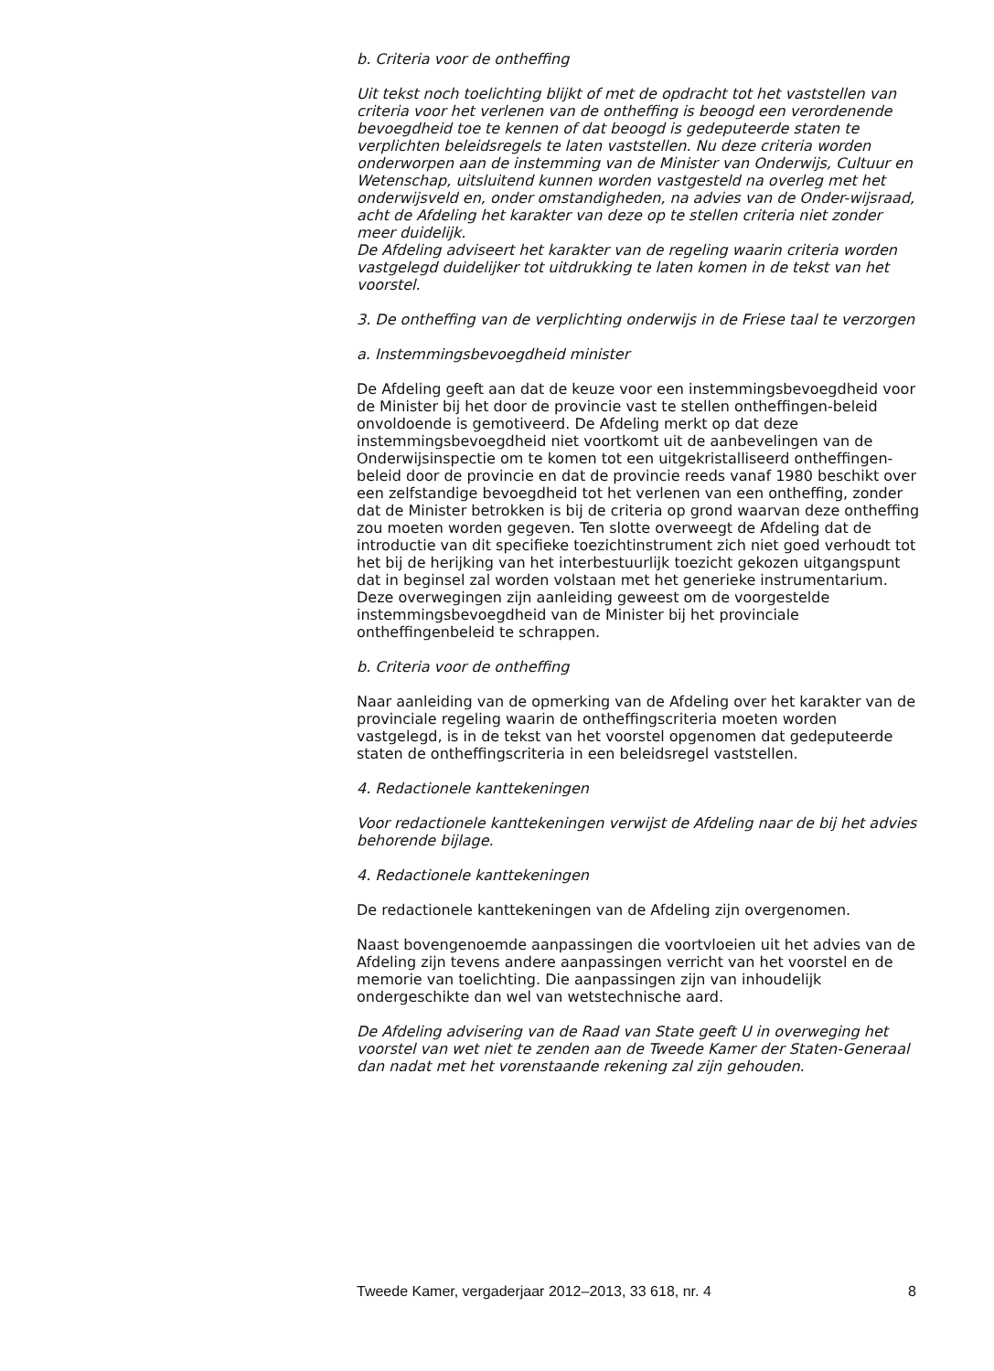b. Criteria voor de ontheffing
Uit tekst noch toelichting blijkt of met de opdracht tot het vaststellen van criteria voor het verlenen van de ontheffing is beoogd een verordenende bevoegdheid toe te kennen of dat beoogd is gedeputeerde staten te verplichten beleidsregels te laten vaststellen. Nu deze criteria worden onderworpen aan de instemming van de Minister van Onderwijs, Cultuur en Wetenschap, uitsluitend kunnen worden vastgesteld na overleg met het onderwijsveld en, onder omstandigheden, na advies van de Onder-wijsraad, acht de Afdeling het karakter van deze op te stellen criteria niet zonder meer duidelijk.
De Afdeling adviseert het karakter van de regeling waarin criteria worden vastgelegd duidelijker tot uitdrukking te laten komen in de tekst van het voorstel.
3. De ontheffing van de verplichting onderwijs in de Friese taal te verzorgen
a. Instemmingsbevoegdheid minister
De Afdeling geeft aan dat de keuze voor een instemmingsbevoegdheid voor de Minister bij het door de provincie vast te stellen ontheffingen-beleid onvoldoende is gemotiveerd. De Afdeling merkt op dat deze instemmingsbevoegdheid niet voortkomt uit de aanbevelingen van de Onderwijsinspectie om te komen tot een uitgekristalliseerd ontheffingen-beleid door de provincie en dat de provincie reeds vanaf 1980 beschikt over een zelfstandige bevoegdheid tot het verlenen van een ontheffing, zonder dat de Minister betrokken is bij de criteria op grond waarvan deze ontheffing zou moeten worden gegeven. Ten slotte overweegt de Afdeling dat de introductie van dit specifieke toezichtinstrument zich niet goed verhoudt tot het bij de herijking van het interbestuurlijk toezicht gekozen uitgangspunt dat in beginsel zal worden volstaan met het generieke instrumentarium. Deze overwegingen zijn aanleiding geweest om de voorgestelde instemmingsbevoegdheid van de Minister bij het provinciale ontheffingenbeleid te schrappen.
b. Criteria voor de ontheffing
Naar aanleiding van de opmerking van de Afdeling over het karakter van de provinciale regeling waarin de ontheffingscriteria moeten worden vastgelegd, is in de tekst van het voorstel opgenomen dat gedeputeerde staten de ontheffingscriteria in een beleidsregel vaststellen.
4. Redactionele kanttekeningen
Voor redactionele kanttekeningen verwijst de Afdeling naar de bij het advies behorende bijlage.
4. Redactionele kanttekeningen
De redactionele kanttekeningen van de Afdeling zijn overgenomen.
Naast bovengenoemde aanpassingen die voortvloeien uit het advies van de Afdeling zijn tevens andere aanpassingen verricht van het voorstel en de memorie van toelichting. Die aanpassingen zijn van inhoudelijk ondergeschikte dan wel van wetstechnische aard.
De Afdeling advisering van de Raad van State geeft U in overweging het voorstel van wet niet te zenden aan de Tweede Kamer der Staten-Generaal dan nadat met het vorenstaande rekening zal zijn gehouden.
Tweede Kamer, vergaderjaar 2012–2013, 33 618, nr. 4 8